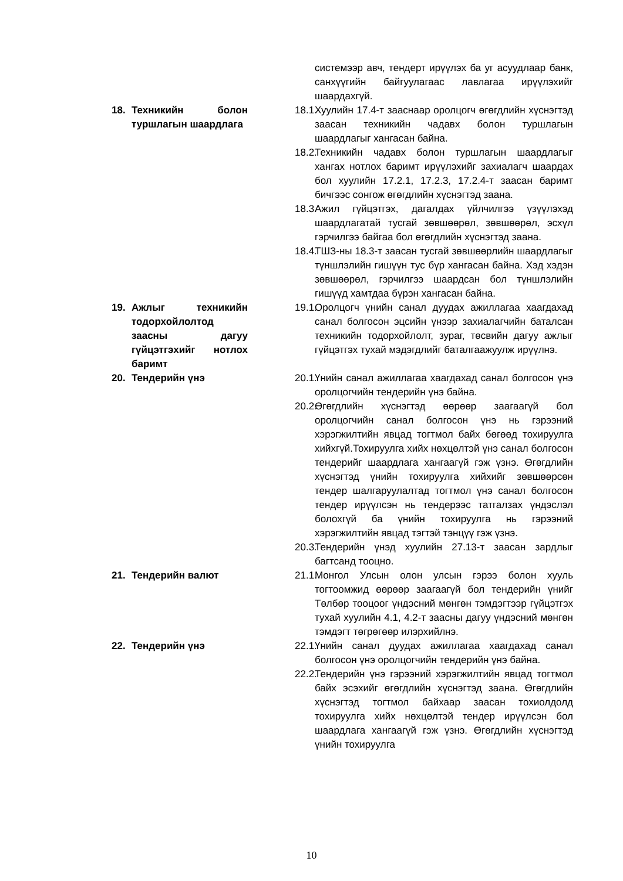системээр авч, тендерт ирүүлэх ба уг асуудлаар банк, санхүүгийн байгуулагаас лавлагаа ирүүлэхийг шаардахгүй.
18. Техникийн болон туршлагын шаардлага
18.1. Хуулийн 17.4-т зааснаар оролцогч өгөгдлийн хүснэгтэд заасан техникийн чадавх болон туршлагын шаардлагыг хангасан байна.
18.2. Техникийн чадавх болон туршлагын шаардлагыг хангах нотлох баримт ирүүлэхийг захиалагч шаардах бол хуулийн 17.2.1, 17.2.3, 17.2.4-т заасан баримт бичгээс сонгож өгөгдлийн хүснэгтэд заана.
18.3. Ажил гүйцэтгэх, дагалдах үйлчилгээ үзүүлэхэд шаардлагатай тусгай зөвшөөрөл, зөвшөөрөл, эсхүл гэрчилгээ байгаа бол өгөгдлийн хүснэгтэд заана.
18.4. ТШЗ-ны 18.3-т заасан тусгай зөвшөөрлийн шаардлагыг түншлэлийн гишүүн тус бүр хангасан байна. Хэд хэдэн зөвшөөрөл, гэрчилгээ шаардсан бол түншлэлийн гишүүд хамтдаа бүрэн хангасан байна.
19. Ажлыг техникийн тодорхойлолтод заасны дагуу гүйцэтгэхийг нотлох баримт
19.1. Оролцогч үнийн санал дуудах ажиллагаа хаагдахад санал болгосон эцсийн үнээр захиалагчийн баталсан техникийн тодорхойлолт, зураг, төсвийн дагуу ажлыг гүйцэтгэх тухай мэдэгдлийг баталгаажуулж ирүүлнэ.
20. Тендерийн үнэ 20.1. Үнийн санал ажиллагаа хаагдахад санал болгосон үнэ оролцогчийн тендерийн үнэ байна.
20.2. Өгөгдлийн хүснэгтэд өөрөөр заагаагүй бол оролцогчийн санал болгосон үнэ нь гэрээний хэрэгжилтийн явцад тогтмол байх бөгөөд тохируулга хийхгүй.Тохируулга хийх нөхцөлтэй үнэ санал болгосон тендерийг шаардлага хангаагүй гэж үзнэ. Өгөгдлийн хүснэгтэд үнийн тохируулга хийхийг зөвшөөрсөн тендер шалгаруулалтад тогтмол үнэ санал болгосон тендер ирүүлсэн нь тендерээс татгалзах үндэслэл болохгүй ба үнийн тохируулга нь гэрээний хэрэгжилтийн явцад тэгтэй тэнцүү гэж үзнэ.
20.3. Тендерийн үнэд хуулийн 27.13-т заасан зардлыг багтсанд тооцно.
21. Тендерийн валют 21.1. Монгол Улсын олон улсын гэрээ болон хууль тогтоомжид өөрөөр заагаагүй бол тендерийн үнийг Төлбөр тооцоог үндэсний мөнгөн тэмдэгтээр гүйцэтгэх тухай хуулийн 4.1, 4.2-т заасны дагуу үндэсний мөнгөн тэмдэгт төгрөгөөр илэрхийлнэ.
22. Тендерийн үнэ 22.1. Үнийн санал дуудах ажиллагаа хаагдахад санал болгосон үнэ оролцогчийн тендерийн үнэ байна.
22.2. Тендерийн үнэ гэрээний хэрэгжилтийн явцад тогтмол байх эсэхийг өгөгдлийн хүснэгтэд заана. Өгөгдлийн хүснэгтэд тогтмол байхаар заасан тохиолдолд тохируулга хийх нөхцөлтэй тендер ирүүлсэн бол шаардлага хангаагүй гэж үзнэ. Өгөгдлийн хүснэгтэд үнийн тохируулга
10